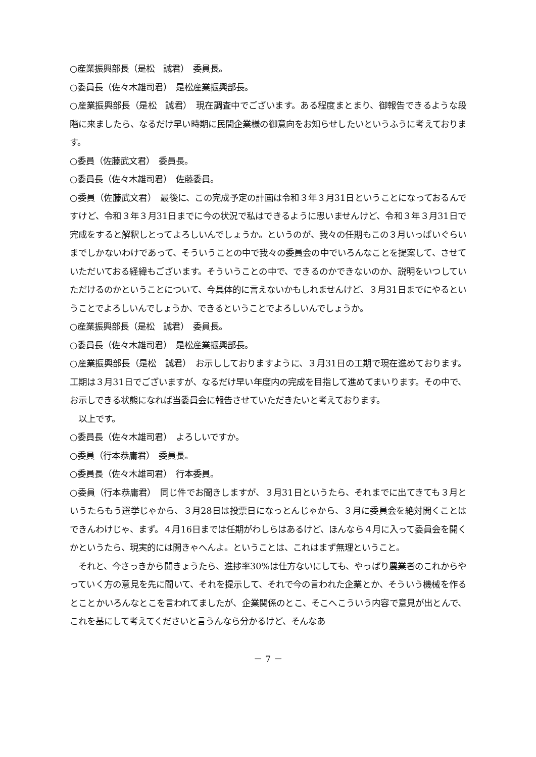○産業振興部長（是松　誠君）　委員長。
○委員長（佐々木雄司君）　是松産業振興部長。
○産業振興部長（是松　誠君）　現在調査中でございます。ある程度まとまり、御報告できるような段階に来ましたら、なるだけ早い時期に民間企業様の御意向をお知らせしたいというふうに考えております。
○委員（佐藤武文君）　委員長。
○委員長（佐々木雄司君）　佐藤委員。
○委員（佐藤武文君）　最後に、この完成予定の計画は令和３年３月31日ということになっておるんですけど、令和３年３月31日までに今の状況で私はできるように思いませんけど、令和３年３月31日で完成をすると解釈しとってよろしいんでしょうか。というのが、我々の任期もこの３月いっぱいぐらいまでしかないわけであって、そういうことの中で我々の委員会の中でいろんなことを提案して、させていただいておる経緯もございます。そういうことの中で、できるのかできないのか、説明をいつしていただけるのかということについて、今具体的に言えないかもしれませんけど、３月31日までにやるということでよろしいんでしょうか、できるということでよろしいんでしょうか。
○産業振興部長（是松　誠君）　委員長。
○委員長（佐々木雄司君）　是松産業振興部長。
○産業振興部長（是松　誠君）　お示ししておりますように、３月31日の工期で現在進めております。工期は３月31日でございますが、なるだけ早い年度内の完成を目指して進めてまいります。その中で、お示しできる状態になれば当委員会に報告させていただきたいと考えております。
　以上です。
○委員長（佐々木雄司君）　よろしいですか。
○委員（行本恭庸君）　委員長。
○委員長（佐々木雄司君）　行本委員。
○委員（行本恭庸君）　同じ件でお聞きしますが、３月31日というたら、それまでに出てきても３月というたらもう選挙じゃから、３月28日は投票日になっとんじゃから、３月に委員会を絶対開くことはできんわけじゃ、まず。４月16日までは任期がわしらはあるけど、ほんなら４月に入って委員会を開くかというたら、現実的には開きゃへんよ。ということは、これはまず無理ということ。
　それと、今さっきから聞きょうたら、進捗率30%は仕方ないにしても、やっぱり農業者のこれからやっていく方の意見を先に聞いて、それを提示して、それで今の言われた企業とか、そういう機械を作るとことかいろんなとこを言われてましたが、企業関係のとこ、そこへこういう内容で意見が出とんで、これを基にして考えてくださいと言うんなら分かるけど、そんなあ
－ 7 －